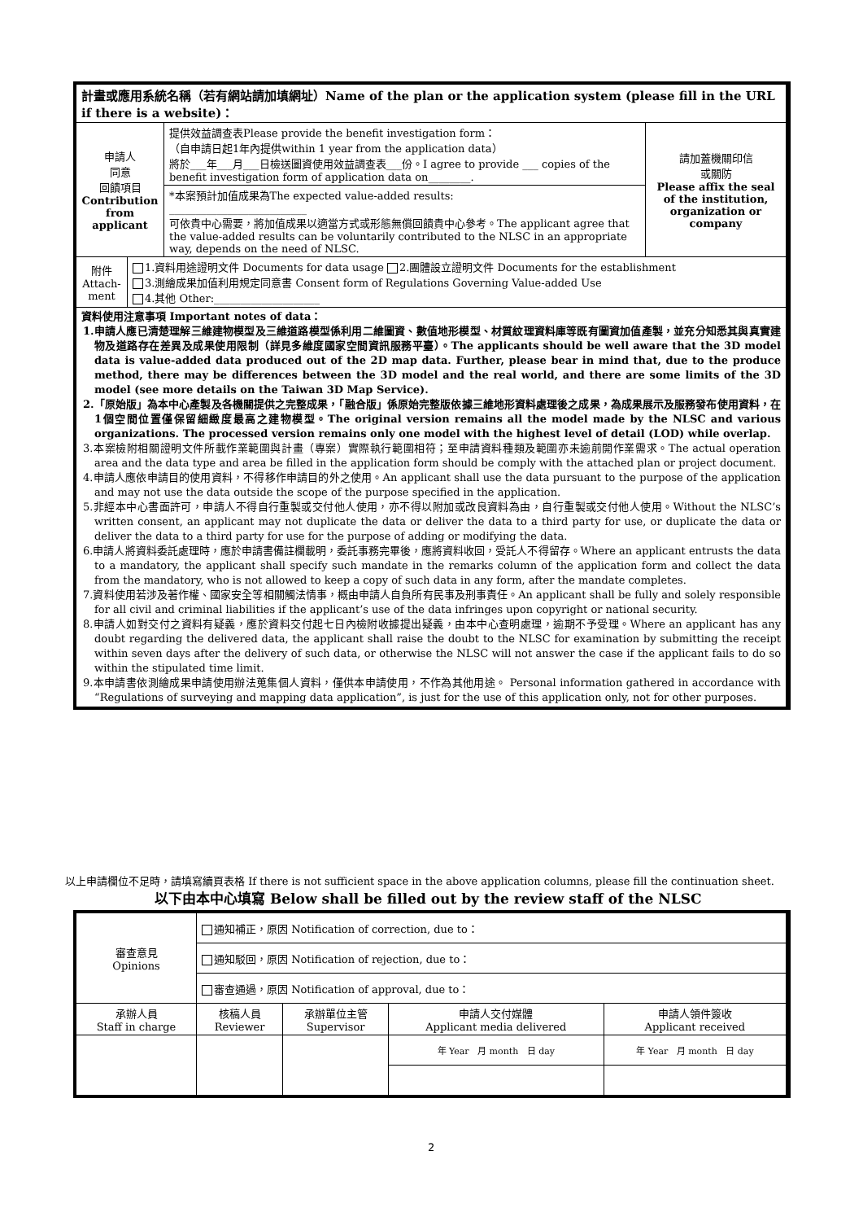| 計畫或應用系統名稱（若有網站請加填網址）Name of the plan or the application system (please fill in the URL if there is a website)： | | |
| 申請人 同意 回饋項目 Contribution from applicant | 提供效益調查表Please provide the benefit investigation form： （自申請日起1年內提供within 1 year from the application data） 將於___年___月___日檢送圖資使用效益調查表___份。I agree to provide ___ copies of the benefit investigation form of application data on________. | 請加蓋機關印信 或關防 Please affix the seal of the institution, organization or company |
| | *本案預計加值成果為The expected value-added results: __________________________ 可依貴中心需要，將加值成果以適當方式或形態無償回饋貴中心參考。The applicant agree that the value-added results can be voluntarily contributed to the NLSC in an appropriate way, depends on the need of NLSC. | |
| / 附件 Attach-ment / 1.資料用途證明文件 Documents for data usage 2.團體設立證明文件 Documents for the establishment 3.測繪成果加值利用規定同意書 Consent form of Regulations Governing Value-added Use 4.其他 Other:____________________ / | | |
| 資料使用注意事項 Important notes of data： 1.申請人應已清楚理解三維建物模型及三維道路模型係利用二維圖資、數值地形模型、材質紋理資料庫等既有圖資加值產製，並充分知悉其與真實建物及道路存在差異及成果使用限制（詳見多維度國家空間資訊服務平臺）。The applicants should be well aware that the 3D model data is value-added data produced out of the 2D map data. Further, please bear in mind that, due to the produce method, there may be differences between the 3D model and the real world, and there are some limits of the 3D model (see more details on the Taiwan 3D Map Service). 2.「原始版」為本中心產製及各機關提供之完整成果，「融合版」係原始完整版依據三維地形資料處理後之成果，為成果展示及服務發布使用資料，在1個空間位置僅保留細緻度最高之建物模型。The original version remains all the model made by the NLSC and various organizations. The processed version remains only one model with the highest level of detail (LOD) while overlap. 3.本案檢附相關證明文件所載作業範圍與計畫（專案）實際執行範圍相符；至申請資料種類及範圍亦未逾前開作業需求。The actual operation area and the data type and area be filled in the application form should be comply with the attached plan or project document. 4.申請人應依申請目的使用資料，不得移作申請目的外之使用。An applicant shall use the data pursuant to the purpose of the application and may not use the data outside the scope of the purpose specified in the application. 5.非經本中心書面許可，申請人不得自行重製或交付他人使用，亦不得以附加或改良資料為由，自行重製或交付他人使用。Without the NLSC’s written consent, an applicant may not duplicate the data or deliver the data to a third party for use, or duplicate the data or deliver the data to a third party for use for the purpose of adding or modifying the data. 6.申請人將資料委託處理時，應於申請書備註欄載明，委託事務完畢後，應將資料收回，受託人不得留存。Where an applicant entrusts the data to a mandatory, the applicant shall specify such mandate in the remarks column of the application form and collect the data from the mandatory, who is not allowed to keep a copy of such data in any form, after the mandate completes. 7.資料使用若涉及著作權、國家安全等相關觸法情事，概由申請人自負所有民事及刑事責任。An applicant shall be fully and solely responsible for all civil and criminal liabilities if the applicant’s use of the data infringes upon copyright or national security. 8.申請人如對交付之資料有疑義，應於資料交付起七日內檢附收據提出疑義，由本中心查明處理，逾期不予受理。Where an applicant has any doubt regarding the delivered data, the applicant shall raise the doubt to the NLSC for examination by submitting the receipt within seven days after the delivery of such data, or otherwise the NLSC will not answer the case if the applicant fails to do so within the stipulated time limit. 9.本申請書依測繪成果申請使用辦法蒐集個人資料，僅供本申請使用，不作為其他用途。 Personal information gathered in accordance with “Regulations of surveying and mapping data application”, is just for the use of this application only, not for other purposes. | | |
以上申請欄位不足時，請填寫續頁表格 If there is not sufficient space in the above application columns, please fill the continuation sheet.
以下由本中心填寫 Below shall be filled out by the review staff of the NLSC
| 審查意見 Opinions | 通知補正，原因 Notification of correction, due to： | | | |
| | 通知駁回，原因 Notification of rejection, due to： | | | |
| | 審查通過，原因 Notification of approval, due to： | | | |
| 承辦人員 Staff in charge | 核稿人員 Reviewer | 承辦單位主管 Supervisor | 申請人交付媒體 Applicant media delivered | 申請人領件簽收 Applicant received |
| | | | 年 Year 月 month 日 day | 年 Year 月 month 日 day |
2